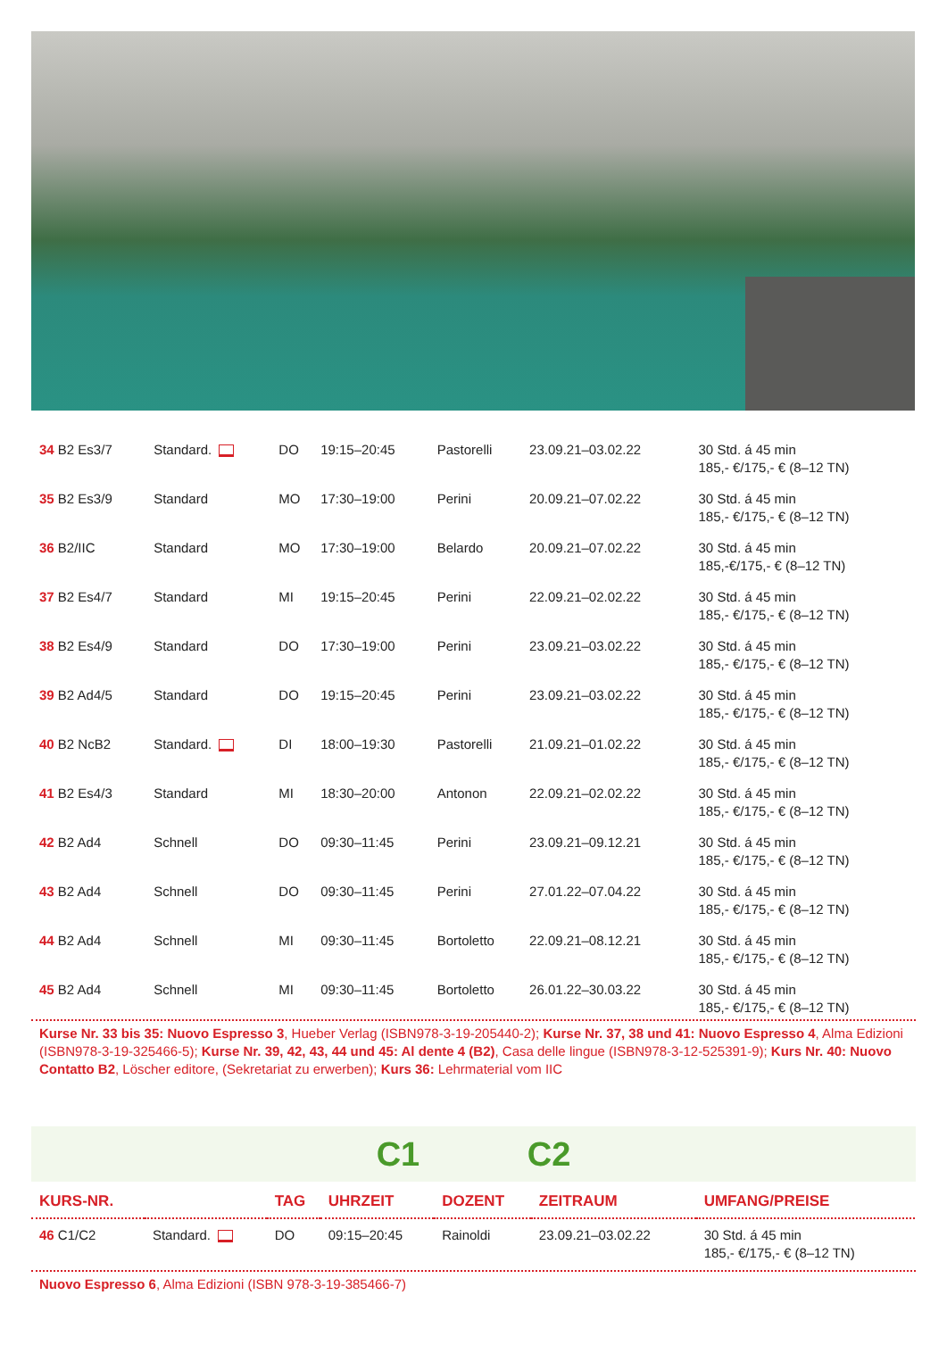| 34 B2 Es3/7 | Standard. | DO | 19:15–20:45 | Pastorelli | 23.09.21–03.02.22 | 30 Std. á 45 min 185,- €/175,- € (8–12 TN) |
| 35 B2 Es3/9 | Standard | MO | 17:30–19:00 | Perini | 20.09.21–07.02.22 | 30 Std. á 45 min 185,- €/175,- € (8–12 TN) |
| 36 B2/IIC | Standard | MO | 17:30–19:00 | Belardo | 20.09.21–07.02.22 | 30 Std. á 45 min 185,-€/175,- € (8–12 TN) |
| 37 B2 Es4/7 | Standard | MI | 19:15–20:45 | Perini | 22.09.21–02.02.22 | 30 Std. á 45 min 185,- €/175,- € (8–12 TN) |
| 38 B2 Es4/9 | Standard | DO | 17:30–19:00 | Perini | 23.09.21–03.02.22 | 30 Std. á 45 min 185,- €/175,- € (8–12 TN) |
| 39 B2 Ad4/5 | Standard | DO | 19:15–20:45 | Perini | 23.09.21–03.02.22 | 30 Std. á 45 min 185,- €/175,- € (8–12 TN) |
| 40 B2 NcB2 | Standard. | DI | 18:00–19:30 | Pastorelli | 21.09.21–01.02.22 | 30 Std. á 45 min 185,- €/175,- € (8–12 TN) |
| 41 B2 Es4/3 | Standard | MI | 18:30–20:00 | Antonon | 22.09.21–02.02.22 | 30 Std. á 45 min 185,- €/175,- € (8–12 TN) |
| 42 B2 Ad4 | Schnell | DO | 09:30–11:45 | Perini | 23.09.21–09.12.21 | 30 Std. á 45 min 185,- €/175,- € (8–12 TN) |
| 43 B2 Ad4 | Schnell | DO | 09:30–11:45 | Perini | 27.01.22–07.04.22 | 30 Std. á 45 min 185,- €/175,- € (8–12 TN) |
| 44 B2 Ad4 | Schnell | MI | 09:30–11:45 | Bortoletto | 22.09.21–08.12.21 | 30 Std. á 45 min 185,- €/175,- € (8–12 TN) |
| 45 B2 Ad4 | Schnell | MI | 09:30–11:45 | Bortoletto | 26.01.22–30.03.22 | 30 Std. á 45 min 185,- €/175,- € (8–12 TN) |
Kurse Nr. 33 bis 35: Nuovo Espresso 3, Hueber Verlag (ISBN978-3-19-205440-2); Kurse Nr. 37, 38 und 41: Nuovo Espresso 4, Alma Edizioni (ISBN978-3-19-325466-5); Kurse Nr. 39, 42, 43, 44 und 45: Al dente 4 (B2), Casa delle lingue (ISBN978-3-12-525391-9); Kurs Nr. 40: Nuovo Contatto B2, Löscher editore, (Sekretariat zu erwerben); Kurs 36: Lehrmaterial vom IIC
C1 C2
| KURS-NR. | | TAG | UHRZEIT | DOZENT | ZEITRAUM | UMFANG/PREISE |
| --- | --- | --- | --- | --- | --- | --- |
| 46 C1/C2 | Standard. | DO | 09:15–20:45 | Rainoldi | 23.09.21–03.02.22 | 30 Std. á 45 min 185,- €/175,- € (8–12 TN) |
Nuovo Espresso 6, Alma Edizioni (ISBN 978-3-19-385466-7)